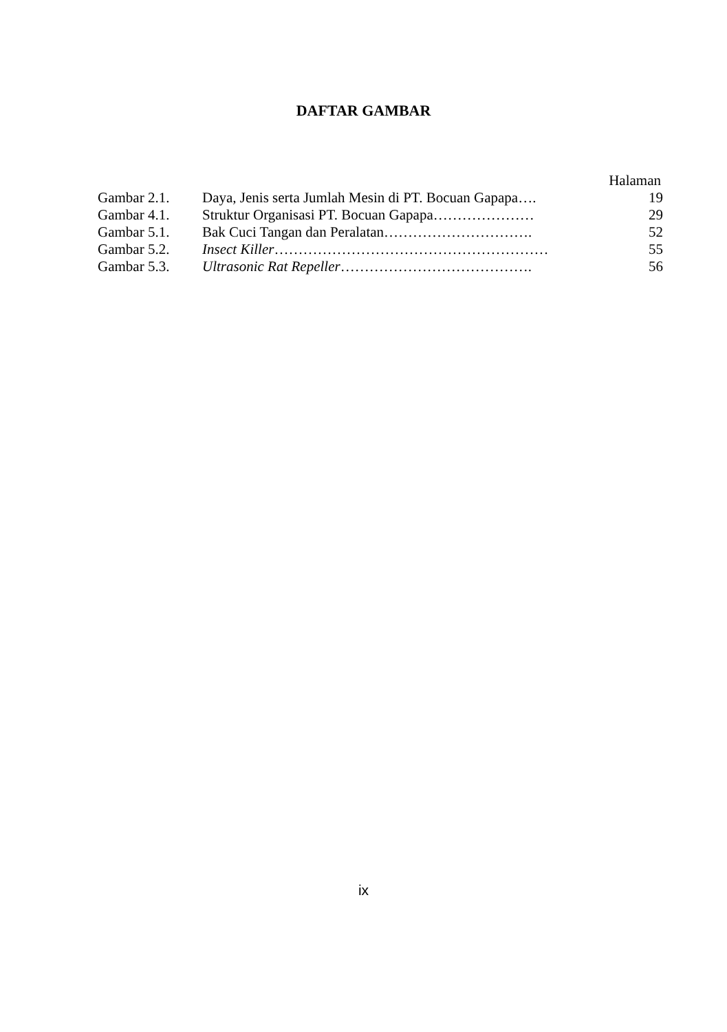DAFTAR GAMBAR
Halaman
| Gambar 2.1. | Daya, Jenis serta Jumlah Mesin di PT. Bocuan Gapapa…. | 19 |
| Gambar 4.1. | Struktur Organisasi PT. Bocuan Gapapa………………… | 29 |
| Gambar 5.1. | Bak Cuci Tangan dan Peralatan…………………………. | 52 |
| Gambar 5.2. | Insect Killer ………………………………………………… | 55 |
| Gambar 5.3. | Ultrasonic Rat Repeller …………………………………. | 56 |
ix